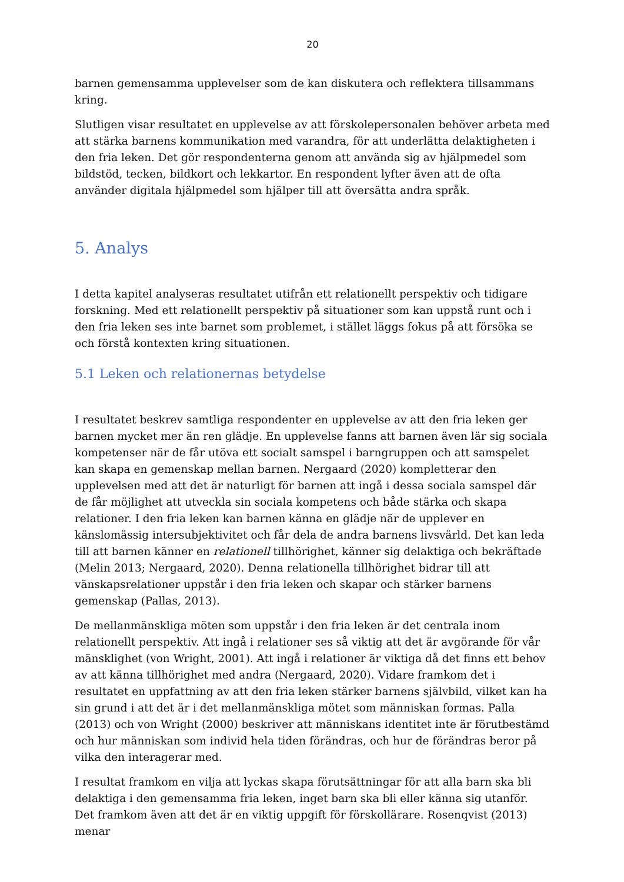20
barnen gemensamma upplevelser som de kan diskutera och reflektera tillsammans kring.
Slutligen visar resultatet en upplevelse av att förskolepersonalen behöver arbeta med att stärka barnens kommunikation med varandra, för att underlätta delaktigheten i den fria leken. Det gör respondenterna genom att använda sig av hjälpmedel som bildstöd, tecken, bildkort och lekkartor. En respondent lyfter även att de ofta använder digitala hjälpmedel som hjälper till att översätta andra språk.
5. Analys
I detta kapitel analyseras resultatet utifrån ett relationellt perspektiv och tidigare forskning. Med ett relationellt perspektiv på situationer som kan uppstå runt och i den fria leken ses inte barnet som problemet, i stället läggs fokus på att försöka se och förstå kontexten kring situationen.
5.1 Leken och relationernas betydelse
I resultatet beskrev samtliga respondenter en upplevelse av att den fria leken ger barnen mycket mer än ren glädje. En upplevelse fanns att barnen även lär sig sociala kompetenser när de får utöva ett socialt samspel i barngruppen och att samspelet kan skapa en gemenskap mellan barnen. Nergaard (2020) kompletterar den upplevelsen med att det är naturligt för barnen att ingå i dessa sociala samspel där de får möjlighet att utveckla sin sociala kompetens och både stärka och skapa relationer. I den fria leken kan barnen känna en glädje när de upplever en känslomässig intersubjektivitet och får dela de andra barnens livsvärld. Det kan leda till att barnen känner en relationell tillhörighet, känner sig delaktiga och bekräftade (Melin 2013; Nergaard, 2020). Denna relationella tillhörighet bidrar till att vänskapsrelationer uppstår i den fria leken och skapar och stärker barnens gemenskap (Pallas, 2013).
De mellanmänskliga möten som uppstår i den fria leken är det centrala inom relationellt perspektiv. Att ingå i relationer ses så viktig att det är avgörande för vår mänsklighet (von Wright, 2001). Att ingå i relationer är viktiga då det finns ett behov av att känna tillhörighet med andra (Nergaard, 2020). Vidare framkom det i resultatet en uppfattning av att den fria leken stärker barnens självbild, vilket kan ha sin grund i att det är i det mellanmänskliga mötet som människan formas. Palla (2013) och von Wright (2000) beskriver att människans identitet inte är förutbestämd och hur människan som individ hela tiden förändras, och hur de förändras beror på vilka den interagerar med.
I resultat framkom en vilja att lyckas skapa förutsättningar för att alla barn ska bli delaktiga i den gemensamma fria leken, inget barn ska bli eller känna sig utanför. Det framkom även att det är en viktig uppgift för förskollärare. Rosenqvist (2013) menar